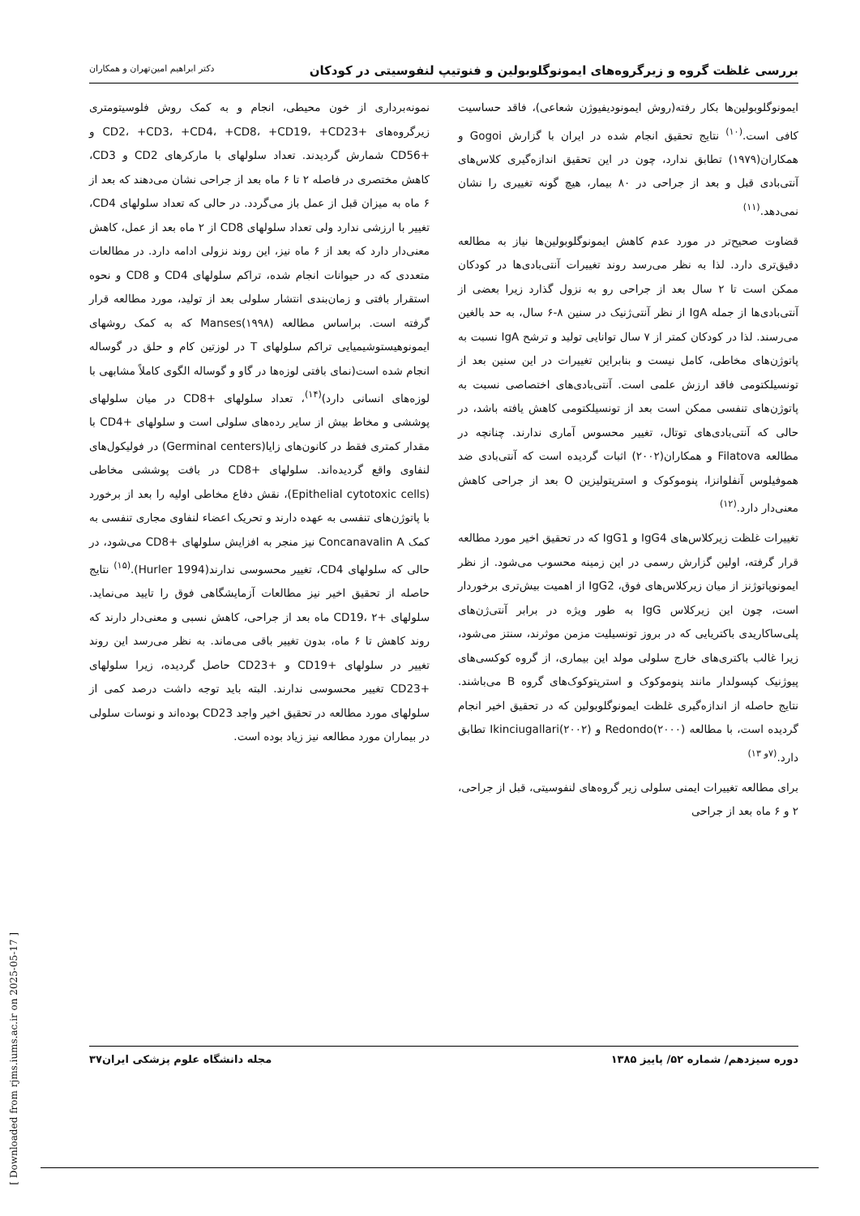بررسی غلظت گروه و زیرگروه‌های ایمونوگلوبولین و فنوتیپ لنفوسیتی در کودکان دکتر ابراهیم امین‌تهران و همکاران
ایمونوگلوبولین‌ها بکار رفته(روش ایمونودیفیوژن شعاعی)، فاقد حساسیت کافی است.<sup>(۱۰)</sup> نتایج تحقیق انجام شده در ایران با گزارش Gogoi و همکاران(۱۹۷۹) تطابق ندارد، چون در این تحقیق اندازه‌گیری کلاس‌های آنتی‌بادی قبل و بعد از جراحی در ۸۰ بیمار، هیچ گونه تغییری را نشان نمی‌دهد.<sup>(۱۱)</sup>
قضاوت صحیح‌تر در مورد عدم کاهش ایمونوگلوبولین‌ها نیاز به مطالعه دقیق‌تری دارد. لذا به نظر می‌رسد روند تغییرات آنتی‌بادی‌ها در کودکان ممکن است تا ۲ سال بعد از جراحی رو به نزول گذارد زیرا بعضی از آنتی‌بادی‌ها از جمله IgA از نظر آنتی‌ژنیک در سنین ۸-۶ سال، به حد بالغین می‌رسند. لذا در کودکان کمتر از ۷ سال توانایی تولید و ترشح IgA نسبت به پاتوژن‌های مخاطی، کامل نیست و بنابراین تغییرات در این سنین بعد از تونسیلکتومی فاقد ارزش علمی است. آنتی‌بادی‌های اختصاصی نسبت به پاتوژن‌های تنفسی ممکن است بعد از تونسیلکتومی کاهش یافته باشد، در حالی که آنتی‌بادی‌های توتال، تغییر محسوس آماری ندارند. چنانچه در مطالعه Filatova و همکاران(۲۰۰۲) اثبات گردیده است که آنتی‌بادی ضد هموفیلوس آنفلوانزا، پنوموکوک و استرپتولیزین O بعد از جراحی کاهش معنی‌دار دارد.<sup>(۱۲)</sup>
تغییرات غلظت زیرکلاس‌های IgG4 و IgG1 که در تحقیق اخیر مورد مطالعه قرار گرفته، اولین گزارش رسمی در این زمینه محسوب می‌شود. از نظر ایمونوپاتوژنز از میان زیرکلاس‌های فوق، IgG2 از اهمیت بیش‌تری برخوردار است، چون این زیرکلاس IgG به طور ویژه در برابر آنتی‌ژن‌های پلی‌ساکاریدی باکتریایی که در بروز تونسیلیت مزمن موثرند، سنتز می‌شود، زیرا غالب باکتری‌های خارج سلولی مولد این بیماری، از گروه کوکسی‌های پیوژنیک کپسولدار مانند پنوموکوک و استرپتوکوک‌های گروه B می‌باشند. نتایج حاصله از اندازه‌گیری غلظت ایمونوگلوبولین که در تحقیق اخیر انجام گردیده است، با مطالعه Redondo(۲۰۰۰) و Ikinciugallari(۲۰۰۲) تطابق دارد.<sup>(۷و ۱۳)</sup>
برای مطالعه تغییرات ایمنی سلولی زیر گروه‌های لنفوسیتی، قبل از جراحی، ۲ و ۶ ماه بعد از جراحی
نمونه‌برداری از خون محیطی، انجام و به کمک روش فلوسیتومتری زیرگروه‌های +CD2، +CD3، +CD4، +CD8، +CD19، +CD23 و +CD56 شمارش گردیدند. تعداد سلولهای با مارکرهای CD2 و CD3، کاهش مختصری در فاصله ۲ تا ۶ ماه بعد از جراحی نشان می‌دهند که بعد از ۶ ماه به میزان قبل از عمل باز می‌گردد. در حالی که تعداد سلولهای CD4، تغییر با ارزشی ندارد ولی تعداد سلولهای CD8 از ۲ ماه بعد از عمل، کاهش معنی‌دار دارد که بعد از ۶ ماه نیز، این روند نزولی ادامه دارد. در مطالعات متعددی که در حیوانات انجام شده، تراکم سلولهای CD4 و CD8 و نحوه استقرار بافتی و زمان‌بندی انتشار سلولی بعد از تولید، مورد مطالعه قرار گرفته است. براساس مطالعه Manses(۱۹۹۸) که به کمک روشهای ایمونوهیستوشیمیایی تراکم سلولهای T در لوزتین کام و حلق در گوساله انجام شده است(نمای بافتی لوزه‌ها در گاو و گوساله الگوی کاملاً مشابهی با لوزه‌های انسانی دارد)<sup>(۱۴)</sup>، تعداد سلولهای +CD8 در میان سلولهای پوششی و مخاط بیش از سایر رده‌های سلولی است و سلولهای +CD4 با مقدار کمتری فقط در کانون‌های زایا(Germinal centers) در فولیکول‌های لنفاوی واقع گردیده‌اند. سلولهای +CD8 در بافت پوششی مخاطی (Epithelial cytotoxic cells)، نقش دفاع مخاطی اولیه را بعد از برخورد با پاتوژن‌های تنفسی به عهده دارند و تحریک اعضاء لنفاوی مجاری تنفسی به کمک Concanavalin A نیز منجر به افزایش سلولهای +CD8 می‌شود، در حالی که سلولهای CD4، تغییر محسوسی ندارند(Hurler 1994).<sup>(۱۵)</sup> نتایج حاصله از تحقیق اخیر نیز مطالعات آزمایشگاهی فوق را تایید می‌نماید. سلولهای +CD19، ۲ ماه بعد از جراحی، کاهش نسبی و معنی‌دار دارند که روند کاهش تا ۶ ماه، بدون تغییر باقی می‌ماند. به نظر می‌رسد این روند تغییر در سلولهای +CD19 و +CD23 حاصل گردیده، زیرا سلولهای +CD23 تغییر محسوسی ندارند. البته باید توجه داشت درصد کمی از سلولهای مورد مطالعه در تحقیق اخیر واجد CD23 بوده‌اند و نوسات سلولی در بیماران مورد مطالعه نیز زیاد بوده است.
دوره سیزدهم/ شماره ۵۲/ پاییز ۱۳۸۵ مجله دانشگاه علوم پزشکی ایران۳۷
[ Downloaded from rjms.iums.ac.ir on 2025-05-17 ]